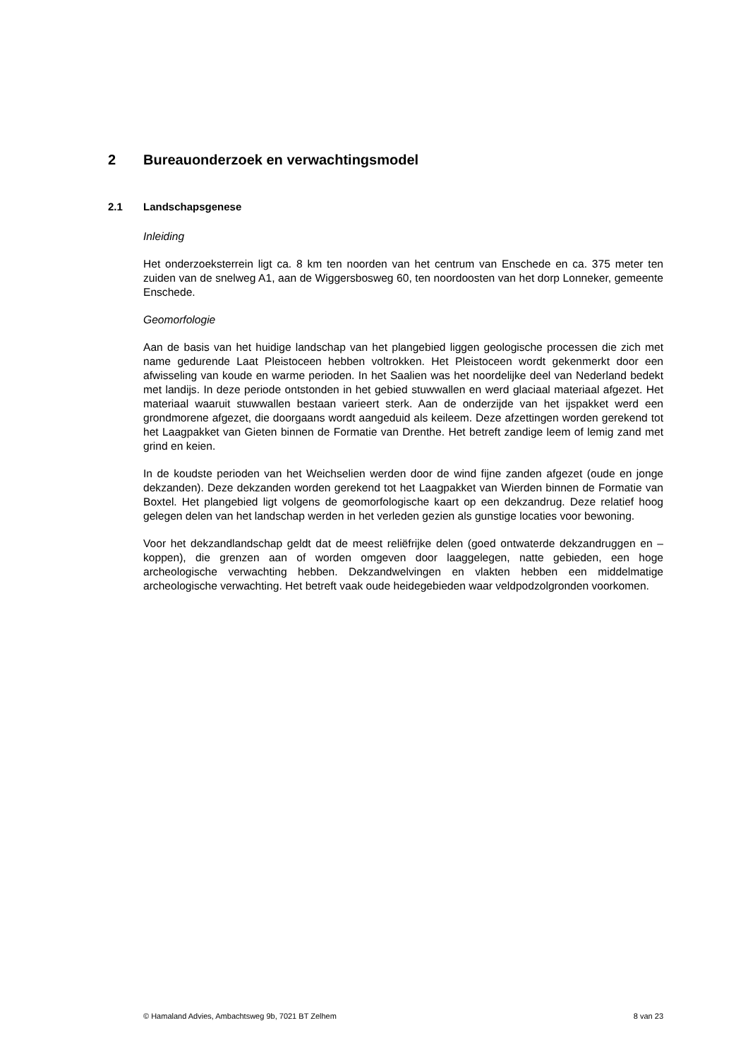2 Bureauonderzoek en verwachtingsmodel
2.1 Landschapsgenese
Inleiding
Het onderzoeksterrein ligt ca. 8 km ten noorden van het centrum van Enschede en ca. 375 meter ten zuiden van de snelweg A1, aan de Wiggersbosweg 60, ten noordoosten van het dorp Lonneker, gemeente Enschede.
Geomorfologie
Aan de basis van het huidige landschap van het plangebied liggen geologische processen die zich met name gedurende Laat Pleistoceen hebben voltrokken. Het Pleistoceen wordt gekenmerkt door een afwisseling van koude en warme perioden. In het Saalien was het noordelijke deel van Nederland bedekt met landijs. In deze periode ontstonden in het gebied stuwwallen en werd glaciaal materiaal afgezet. Het materiaal waaruit stuwwallen bestaan varieert sterk. Aan de onderzijde van het ijspakket werd een grondmorene afgezet, die doorgaans wordt aangeduid als keileem. Deze afzettingen worden gerekend tot het Laagpakket van Gieten binnen de Formatie van Drenthe. Het betreft zandige leem of lemig zand met grind en keien.
In de koudste perioden van het Weichselien werden door de wind fijne zanden afgezet (oude en jonge dekzanden). Deze dekzanden worden gerekend tot het Laagpakket van Wierden binnen de Formatie van Boxtel. Het plangebied ligt volgens de geomorfologische kaart op een dekzandrug. Deze relatief hoog gelegen delen van het landschap werden in het verleden gezien als gunstige locaties voor bewoning.
Voor het dekzandlandschap geldt dat de meest reliëfrijke delen (goed ontwaterde dekzandruggen en –koppen), die grenzen aan of worden omgeven door laaggelegen, natte gebieden, een hoge archeologische verwachting hebben. Dekzandwelvingen en vlakten hebben een middelmatige archeologische verwachting. Het betreft vaak oude heidegebieden waar veldpodzolgronden voorkomen.
© Hamaland Advies, Ambachtsweg 9b, 7021 BT Zelhem 8 van 23